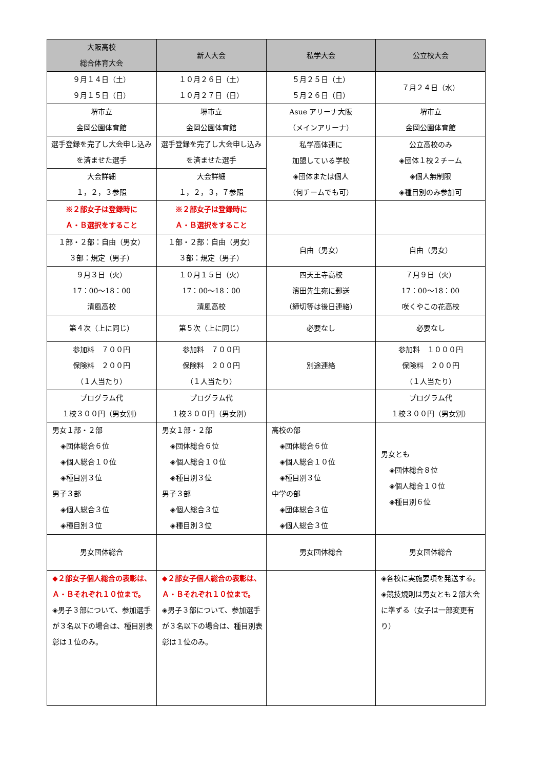| 大阪高校 総合体育大会 | 新人大会 | 私学大会 | 公立校大会 |
| --- | --- | --- | --- |
| ９月１４日（土） ９月１５日（日） | １０月２６日（土） １０月２７日（日） | ５月２５日（土） ５月２６日（日） | ７月２４日（水） |
| 堺市立 金岡公園体育館 | 堺市立 金岡公園体育館 | Asue アリーナ大阪 （メインアリーナ） | 堺市立 金岡公園体育館 |
| 選手登録を完了し大会申し込みを済ませた選手 | 選手登録を完了し大会申し込みを済ませた選手 | 私学高体連に 加盟している学校 ◈団体または個人 （何チームでも可） | 公立高校のみ ◈団体１校２チーム ◈個人無制限 ◈種目別のみ参加可 |
| 大会詳細 １，２，３参照 | 大会詳細 １，２，３，７参照 | | |
| ※２部女子は登録時に Ａ・Ｂ選択をすること | ※２部女子は登録時に Ａ・Ｂ選択をすること | | |
| １部・２部：自由（男女） ３部：規定（男子） | １部・２部：自由（男女） ３部：規定（男子） | 自由（男女） | 自由（男女） |
| ９月３日（火） 17：00～18：00 清風高校 | １０月１５日（火） 17：00～18：00 清風高校 | 四天王寺高校 濱田先生宛に郵送 （締切等は後日連絡） | ７月９日（火） 17：00～18：00 咲くやこの花高校 |
| 第４次（上に同じ） | 第５次（上に同じ） | 必要なし | 必要なし |
| 参加料 ７００円 保険料 ２００円 （１人当たり） | 参加料 ７００円 保険料 ２００円 （１人当たり） | 別途連絡 | 参加料 １０００円 保険料 ２００円 （１人当たり） |
| プログラム代 １校３００円（男女別） | プログラム代 １校３００円（男女別） | | プログラム代 １校３００円（男女別） |
| 男女１部・２部 ◈団体総合６位 ◈個人総合１０位 ◈種目別３位 男子３部 ◈個人総合３位 ◈種目別３位 | 男女１部・２部 ◈団体総合６位 ◈個人総合１０位 ◈種目別３位 男子３部 ◈個人総合３位 ◈種目別３位 | 高校の部 ◈団体総合６位 ◈個人総合１０位 ◈種目別３位 中学の部 ◈団体総合３位 ◈個人総合３位 | 男女とも ◈団体総合８位 ◈個人総合１０位 ◈種目別６位 |
| 男女団体総合 | | 男女団体総合 | 男女団体総合 |
| ◆２部女子個人総合の表彰は、Ａ・Ｂそれぞれ１０位まで。 ◈男子３部について、参加選手が３名以下の場合は、種目別表彰は１位のみ。 | ◆２部女子個人総合の表彰は、Ａ・Ｂそれぞれ１０位まで。 ◈男子３部について、参加選手が３名以下の場合は、種目別表彰は１位のみ。 | | ◈各校に実施要項を発送する。 ◈競技規則は男女とも２部大会に準ずる（女子は一部変更有り） |